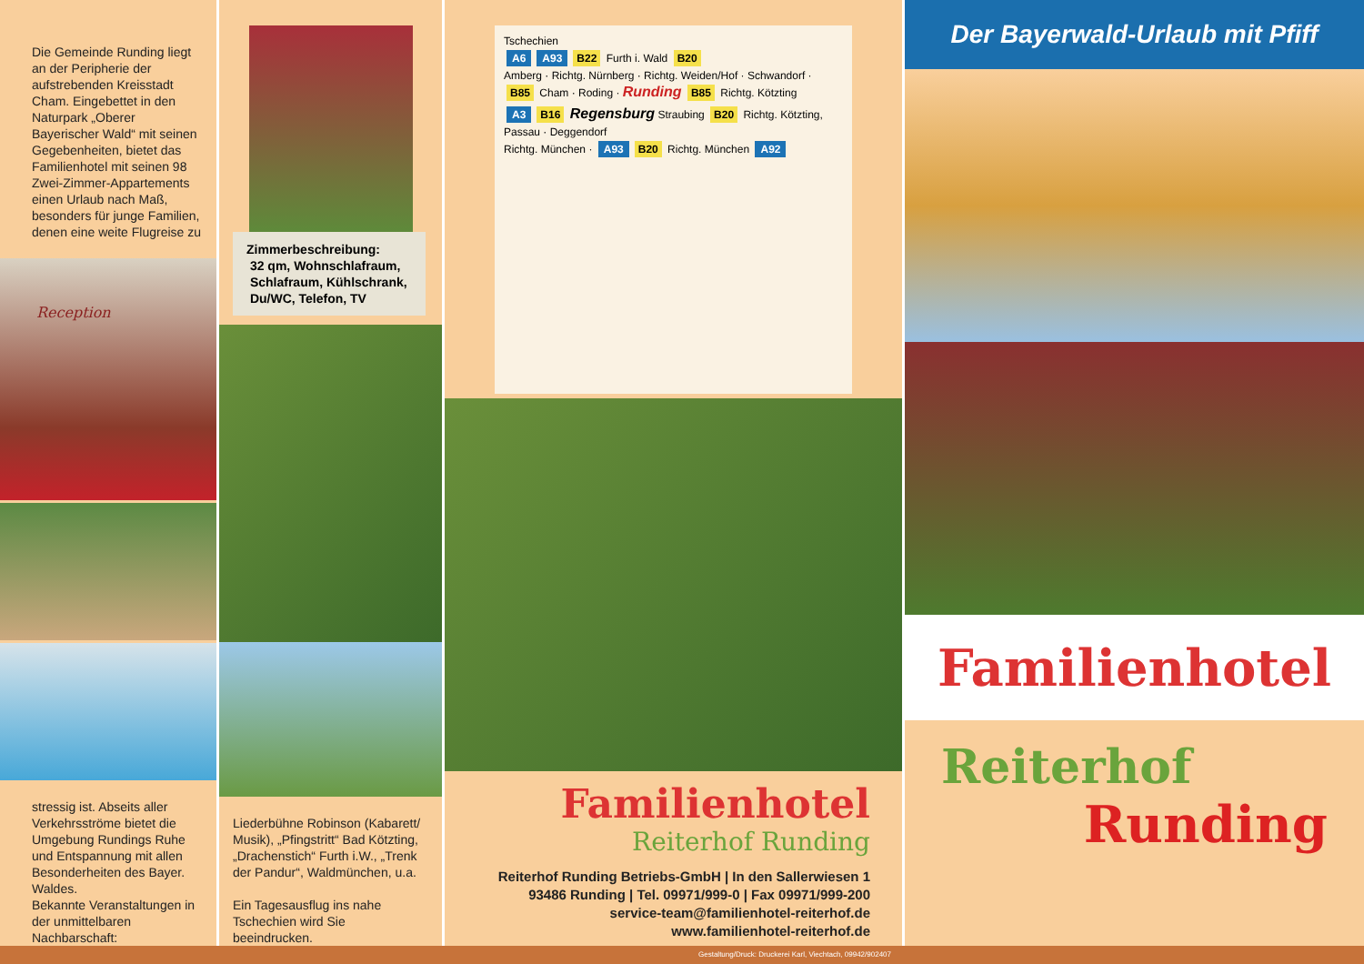Die Gemeinde Runding liegt an der Peripherie der aufstrebenden Kreisstadt Cham. Eingebettet in den Naturpark „Oberer Bayerischer Wald“ mit seinen Gegebenheiten, bietet das Familienhotel mit seinen 98 Zwei-Zimmer-Appartements einen Urlaub nach Maß, besonders für junge Familien, denen eine weite Flugreise zu
Reception
stressig ist. Abseits aller Verkehrsströme bietet die Umgebung Rundings Ruhe und Entspannung mit allen Besonderheiten des Bayer. Waldes.
Bekannte Veranstaltungen in der unmittelbaren Nachbarschaft:
Zimmerbeschreibung:
32 qm, Wohnschlafraum,
Schlafraum, Kühlschrank,
Du/WC, Telefon, TV
Liederbühne Robinson (Kabarett/ Musik), „Pfingstritt“ Bad Kötzting, „Drachenstich“ Furth i.W., „Trenk der Pandur“, Waldmünchen, u.a.
Ein Tagesausflug ins nahe Tschechien wird Sie beeindrucken.
Tschechien
A6 A93 B22 Furth i. Wald B20
Amberg · Richtg. Nürnberg · Richtg. Weiden/Hof · Schwandorf · B85 Cham · Roding · Runding B85 Richtg. Kötzting
A3 B16 Regensburg Straubing B20 Richtg. Kötzting, Passau · Deggendorf
Richtg. München · A93 B20 Richtg. München A92
Familienhotel
Reiterhof Runding
Reiterhof Runding Betriebs-GmbH | In den Sallerwiesen 1
93486 Runding | Tel. 09971/999-0 | Fax 09971/999-200
service-team@familienhotel-reiterhof.de
www.familienhotel-reiterhof.de
Der Bayerwald-Urlaub mit Pfiff
Familienhotel
Reiterhof
Runding
Gestaltung/Druck: Druckerei Karl, Viechtach, 09942/902407